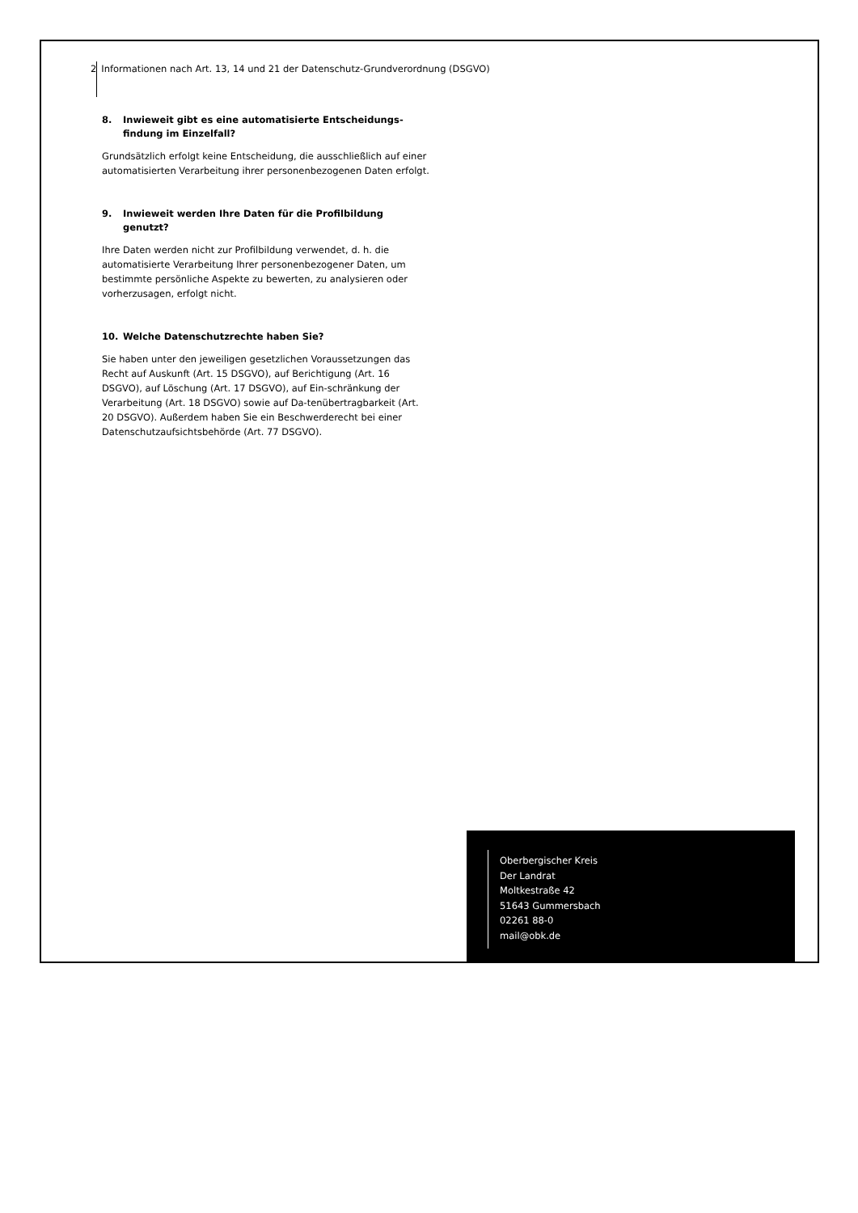2 Informationen nach Art. 13, 14 und 21 der Datenschutz-Grundverordnung (DSGVO)
8. Inwieweit gibt es eine automatisierte Entscheidungs-findung im Einzelfall?
Grundsätzlich erfolgt keine Entscheidung, die ausschließlich auf einer automatisierten Verarbeitung ihrer personenbezogenen Daten erfolgt.
9. Inwieweit werden Ihre Daten für die Profilbildung genutzt?
Ihre Daten werden nicht zur Profilbildung verwendet, d. h. die automatisierte Verarbeitung Ihrer personenbezogener Daten, um bestimmte persönliche Aspekte zu bewerten, zu analysieren oder vorherzusagen, erfolgt nicht.
10. Welche Datenschutzrechte haben Sie?
Sie haben unter den jeweiligen gesetzlichen Voraussetzungen das Recht auf Auskunft (Art. 15 DSGVO), auf Berichtigung (Art. 16 DSGVO), auf Löschung (Art. 17 DSGVO), auf Ein-schränkung der Verarbeitung (Art. 18 DSGVO) sowie auf Da-tenübertragbarkeit (Art. 20 DSGVO). Außerdem haben Sie ein Beschwerderecht bei einer Datenschutzaufsichtsbehörde (Art. 77 DSGVO).
Oberbergischer Kreis
Der Landrat
Moltkestraße 42
51643 Gummersbach
02261 88-0
mail@obk.de